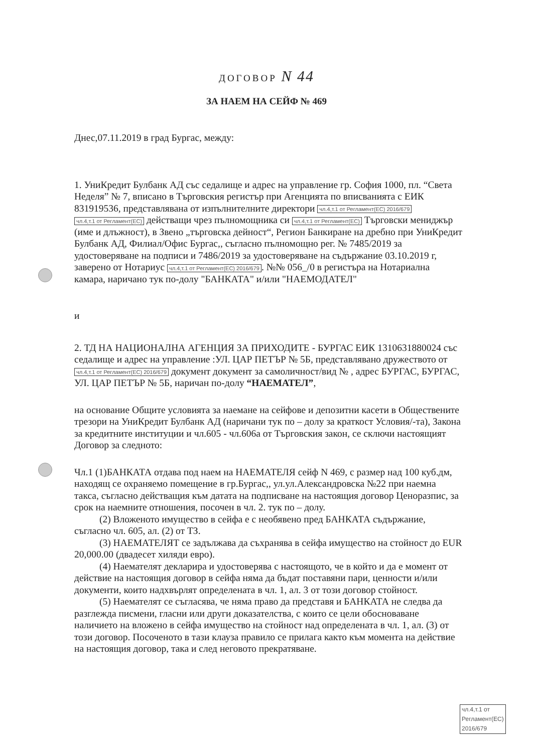ДОГОВОР N 44
ЗА НАЕМ НА СЕЙФ № 469
Днес,07.11.2019 в град Бургас, между:
1. УниКредит Булбанк АД със седалище и адрес на управление гр. София 1000, пл. “Света Неделя” № 7, вписано в Търговския регистър при Агенцията по вписванията с ЕИК 831919536, представлявана от изпълнителните директори чл.4,т.1 от Регламент(ЕС) 2016/679 чл.4,т.1 от Регламент(ЕС) действащи чрез пълномощника си чл.4,т.1 от Регламент(ЕС) Търговски мениджър (име и длъжност), в Звено „търговска дейност“, Регион Банкиране на дребно при УниКредит Булбанк АД, Филиал/Офис Бургас,, съгласно пълномощно рег. № 7485/2019 за удостоверяване на подписи и 7486/2019 за удостоверяване на съдържание 03.10.2019 г, заверено от Нотариус чл.4,т.1 от Регламент(ЕС) 2016/679. №№ 056_/0 в регистъра на Нотариална камара, наричано тук по-долу "БАНКАТА" и/или "НАЕМОДАТЕЛ"
и
2. ТД НА НАЦИОНАЛНА АГЕНЦИЯ ЗА ПРИХОДИТЕ - БУРГАС ЕИК 1310631880024 със седалище и адрес на управление :УЛ. ЦАР ПЕТЪР № 5Б, представлявано дружеството от чл.4,т.1 от Регламент(ЕС) 2016/679 документ документ за самоличност/вид № , адрес БУРГАС, БУРГАС, УЛ. ЦАР ПЕТЪР № 5Б, наричан по-долу “НАЕМАТЕЛ”,
на основание Общите условията за наемане на сейфове и депозитни касети в Обществените трезори на УниКредит Булбанк АД (наричани тук по – долу за краткост Условия/-та), Закона за кредитните институции и чл.605 - чл.606а от Търговския закон, се сключи настоящият Договор за следното:
Чл.1 (1)БАНКАТА отдава под наем на НАЕМАТЕЛЯ сейф N 469, с размер над 100 куб.дм, находящ се охраняемо помещение в гр.Бургас,, ул.ул.Александровска №22 при наемна такса, съгласно действащия към датата на подписване на настоящия договор Ценоразпис, за срок на наемните отношения, посочен в чл. 2. тук по – долу.
(2) Вложеното имущество в сейфа е с необявено пред БАНКАТА съдържание, съгласно чл. 605, ал. (2) от ТЗ.
(3) НАЕМАТЕЛЯТ се задължава да съхранява в сейфа имущество на стойност до EUR 20,000.00 (двадесет хиляди евро).
(4) Наемателят декларира и удостоверява с настоящото, че в който и да е момент от действие на настоящия договор в сейфа няма да бъдат поставяни пари, ценности и/или документи, които надхвърлят определената в чл. 1, ал. 3 от този договор стойност.
(5) Наемателят се съгласява, че няма право да представя и БАНКАТА не следва да разглежда писмени, гласни или други доказателства, с които се цели обосноваване наличието на вложено в сейфа имущество на стойност над определената в чл. 1, ал. (3) от този договор. Посоченото в тази клауза правило се прилага както към момента на действие на настоящия договор, така и след неговото прекратяване.
чл.4,т.1 от Регламент(ЕС) 2016/679